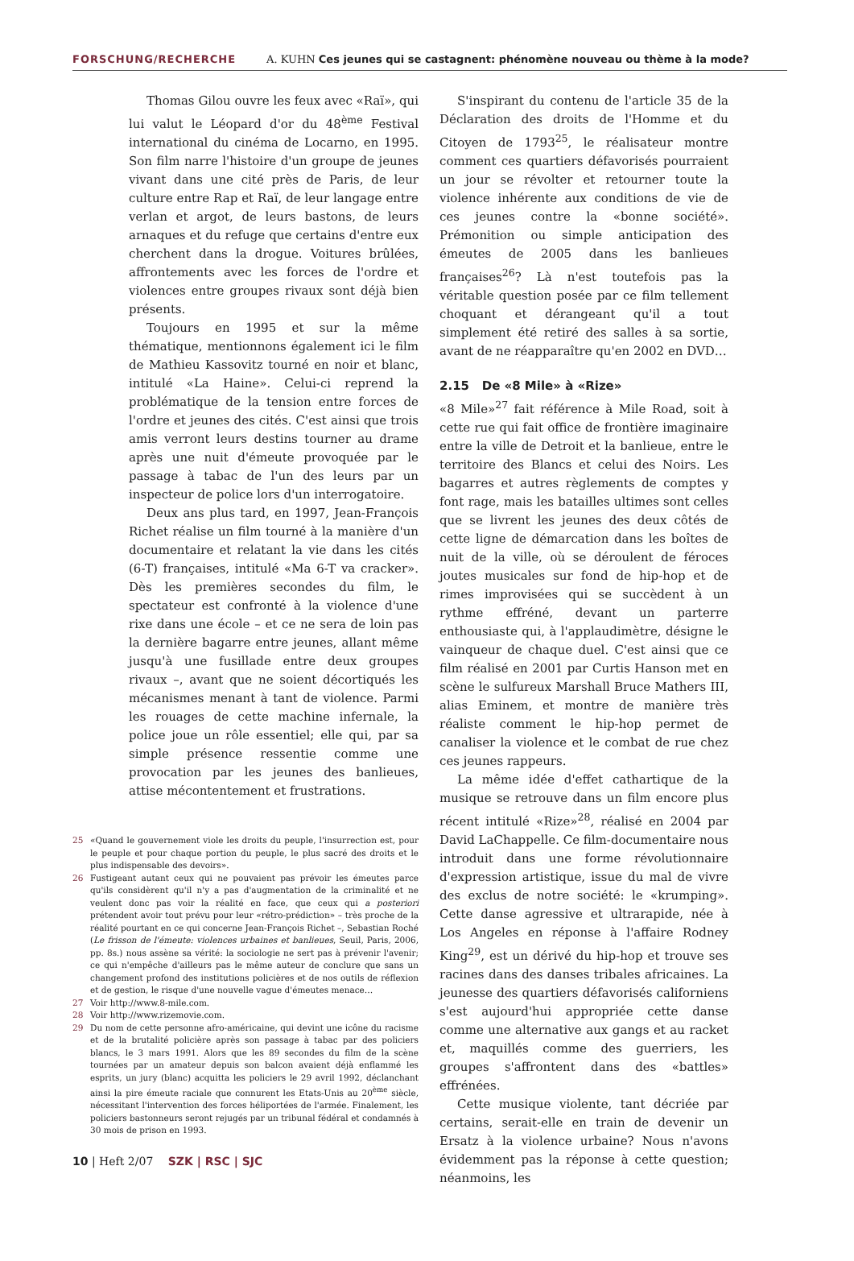FORSCHUNG/RECHERCHE A. KUHN Ces jeunes qui se castagnent: phénomène nouveau ou thème à la mode?
Thomas Gilou ouvre les feux avec «Raï», qui lui valut le Léopard d'or du 48<sup>ème</sup> Festival international du cinéma de Locarno, en 1995. Son film narre l'histoire d'un groupe de jeunes vivant dans une cité près de Paris, de leur culture entre Rap et Raï, de leur langage entre verlan et argot, de leurs bastons, de leurs arnaques et du refuge que certains d'entre eux cherchent dans la drogue. Voitures brûlées, affrontements avec les forces de l'ordre et violences entre groupes rivaux sont déjà bien présents.
Toujours en 1995 et sur la même thématique, mentionnons également ici le film de Mathieu Kassovitz tourné en noir et blanc, intitulé «La Haine». Celui-ci reprend la problématique de la tension entre forces de l'ordre et jeunes des cités. C'est ainsi que trois amis verront leurs destins tourner au drame après une nuit d'émeute provoquée par le passage à tabac de l'un des leurs par un inspecteur de police lors d'un interrogatoire.
Deux ans plus tard, en 1997, Jean-François Richet réalise un film tourné à la manière d'un documentaire et relatant la vie dans les cités (6-T) françaises, intitulé «Ma 6-T va cracker». Dès les premières secondes du film, le spectateur est confronté à la violence d'une rixe dans une école – et ce ne sera de loin pas la dernière bagarre entre jeunes, allant même jusqu'à une fusillade entre deux groupes rivaux –, avant que ne soient décortiqués les mécanismes menant à tant de violence. Parmi les rouages de cette machine infernale, la police joue un rôle essentiel; elle qui, par sa simple présence ressentie comme une provocation par les jeunes des banlieues, attise mécontentement et frustrations.
25 «Quand le gouvernement viole les droits du peuple, l'insurrection est, pour le peuple et pour chaque portion du peuple, le plus sacré des droits et le plus indispensable des devoirs».
26 Fustigeant autant ceux qui ne pouvaient pas prévoir les émeutes parce qu'ils considèrent qu'il n'y a pas d'augmentation de la criminalité et ne veulent donc pas voir la réalité en face, que ceux qui a posteriori prétendent avoir tout prévu pour leur «rétro-prédiction» – très proche de la réalité pourtant en ce qui concerne Jean-François Richet –, Sebastian Roché (Le frisson de l'émeute: violences urbaines et banlieues, Seuil, Paris, 2006, pp. 8s.) nous assène sa vérité: la sociologie ne sert pas à prévenir l'avenir; ce qui n'empêche d'ailleurs pas le même auteur de conclure que sans un changement profond des institutions policières et de nos outils de réflexion et de gestion, le risque d'une nouvelle vague d'émeutes menace…
27 Voir http://www.8-mile.com.
28 Voir http://www.rizemovie.com.
29 Du nom de cette personne afro-américaine, qui devint une icône du racisme et de la brutalité policière après son passage à tabac par des policiers blancs, le 3 mars 1991. Alors que les 89 secondes du film de la scène tournées par un amateur depuis son balcon avaient déjà enflammé les esprits, un jury (blanc) acquitta les policiers le 29 avril 1992, déclanchant ainsi la pire émeute raciale que connurent les Etats-Unis au 20<sup>ème</sup> siècle, nécessitant l'intervention des forces héliportées de l'armée. Finalement, les policiers bastonneurs seront rejugés par un tribunal fédéral et condamnés à 30 mois de prison en 1993.
S'inspirant du contenu de l'article 35 de la Déclaration des droits de l'Homme et du Citoyen de 1793<sup>25</sup>, le réalisateur montre comment ces quartiers défavorisés pourraient un jour se révolter et retourner toute la violence inhérente aux conditions de vie de ces jeunes contre la «bonne société». Prémonition ou simple anticipation des émeutes de 2005 dans les banlieues françaises<sup>26</sup>? Là n'est toutefois pas la véritable question posée par ce film tellement choquant et dérangeant qu'il a tout simplement été retiré des salles à sa sortie, avant de ne réapparaître qu'en 2002 en DVD…
2.15 De «8 Mile» à «Rize»
«8 Mile»<sup>27</sup> fait référence à Mile Road, soit à cette rue qui fait office de frontière imaginaire entre la ville de Detroit et la banlieue, entre le territoire des Blancs et celui des Noirs. Les bagarres et autres règlements de comptes y font rage, mais les batailles ultimes sont celles que se livrent les jeunes des deux côtés de cette ligne de démarcation dans les boîtes de nuit de la ville, où se déroulent de féroces joutes musicales sur fond de hip-hop et de rimes improvisées qui se succèdent à un rythme effréné, devant un parterre enthousiaste qui, à l'applaudimètre, désigne le vainqueur de chaque duel. C'est ainsi que ce film réalisé en 2001 par Curtis Hanson met en scène le sulfureux Marshall Bruce Mathers III, alias Eminem, et montre de manière très réaliste comment le hip-hop permet de canaliser la violence et le combat de rue chez ces jeunes rappeurs.
La même idée d'effet cathartique de la musique se retrouve dans un film encore plus récent intitulé «Rize»<sup>28</sup>, réalisé en 2004 par David LaChappelle. Ce film-documentaire nous introduit dans une forme révolutionnaire d'expression artistique, issue du mal de vivre des exclus de notre société: le «krumping». Cette danse agressive et ultrarapide, née à Los Angeles en réponse à l'affaire Rodney King<sup>29</sup>, est un dérivé du hip-hop et trouve ses racines dans des danses tribales africaines. La jeunesse des quartiers défavorisés californiens s'est aujourd'hui appropriée cette danse comme une alternative aux gangs et au racket et, maquillés comme des guerriers, les groupes s'affrontent dans des «battles» effrénées.
Cette musique violente, tant décriée par certains, serait-elle en train de devenir un Ersatz à la violence urbaine? Nous n'avons évidemment pas la réponse à cette question; néanmoins, les
10 | Heft 2/07 SZK | RSC | SJC